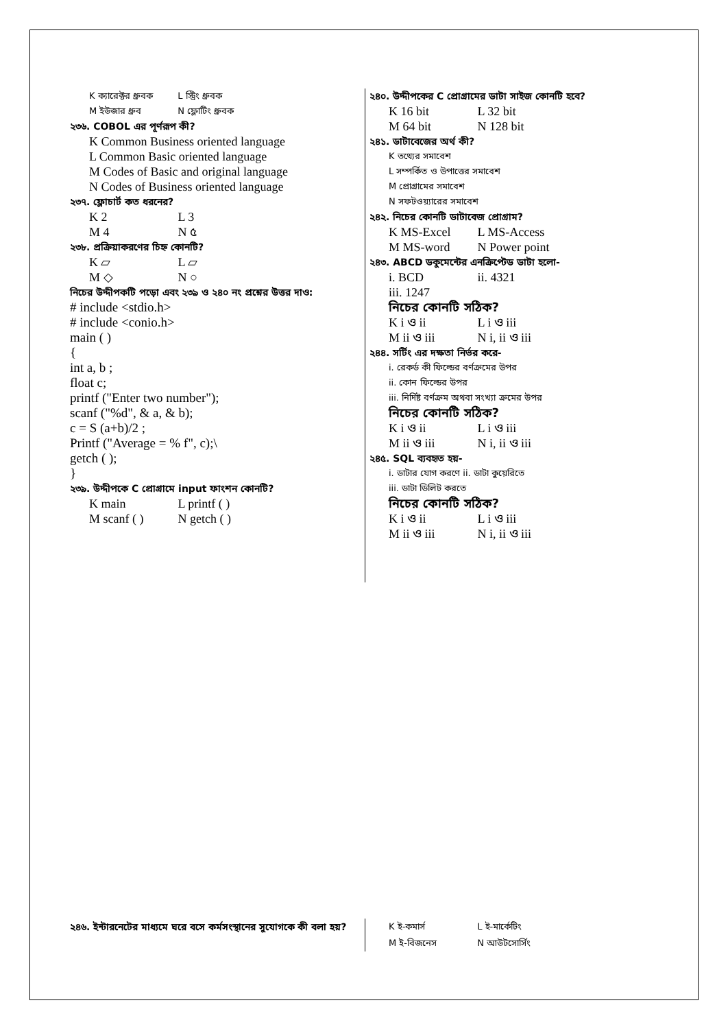K ক্যারেক্টর ধ্রুবক L স্ট্রিং ধ্রুবক
M ইউজার ধ্রুব N ফ্লোটিং ধ্রুবক
২৩৬. COBOL এর পূর্ণরূপ কী?
K Common Business oriented language
L Common Basic oriented language
M Codes of Basic and original language
N Codes of Business oriented language
২৩৭. ফ্লোচার্ট কত ধরনের?
K 2 L 3
M 4 N ৫
২৩৮. প্রক্রিয়াকরণের চিহ্ন কোনটি?
K ▱ L ▱
M ◇ N ○
নিচের উদ্দীপকটি পড়ো এবং ২৩৯ ও ২৪০ নং প্রশ্নের উত্তর দাও:
# include <stdio.h>
# include <conio.h>
main ( )
{
int a, b ;
float c;
printf ("Enter two number");
scanf ("%d", & a, & b);
c = S (a+b)/2 ;
Printf ("Average = % f", c);\
getch ( );
}
২৩৯. উদ্দীপকে C প্রোগ্রামে input ফাংশন কোনটি?
K main L printf ( )
M scanf ( ) N getch ( )
২৪০. উদ্দীপকের C প্রোগ্রামের ডাটা সাইজ কোনটি হবে?
K 16 bit L 32 bit
M 64 bit N 128 bit
২৪১. ডাটাবেজের অর্থ কী?
K তথ্যের সমাবেশ
L সম্পর্কিত ও উপাত্তের সমাবেশ
M প্রোগ্রামের সমাবেশ
N সফটওয়্যারের সমাবেশ
২৪২. নিচের কোনটি ডাটাবেজ প্রোগ্রাম?
K MS-Excel L MS-Access
M MS-word N Power point
২৪৩. ABCD ডকুমেন্টের এনক্রিপ্টেড ডাটা হলো-
i. BCD ii. 4321
iii. 1247
নিচের কোনটি সঠিক?
K i ও ii L i ও iii
M ii ও iii N i, ii ও iii
২৪৪. সর্টিং এর দক্ষতা নির্ভর করে-
i. রেকর্ড কী ফিল্ডের বর্ণক্রমের উপর
ii. কোন ফিল্ডের উপর
iii. নির্দিষ্ট বর্ণক্রম অথবা সংখ্যা ক্রমের উপর
নিচের কোনটি সঠিক?
K i ও ii L i ও iii
M ii ও iii N i, ii ও iii
২৪৫. SQL ব্যবহৃত হয়-
i. ডাটার যোগ করণে ii. ডাটা কুয়েরিতে
iii. ডাটা ডিলিট করতে
নিচের কোনটি সঠিক?
K i ও ii L i ও iii
M ii ও iii N i, ii ও iii
২৪৬. ইন্টারনেটের মাধ্যমে ঘরে বসে কর্মসংস্থানের সুযোগকে কী বলা হয়?
K ই-কমার্স L ই-মার্কেটিং
M ই-বিজনেস N আউটসোর্সিং